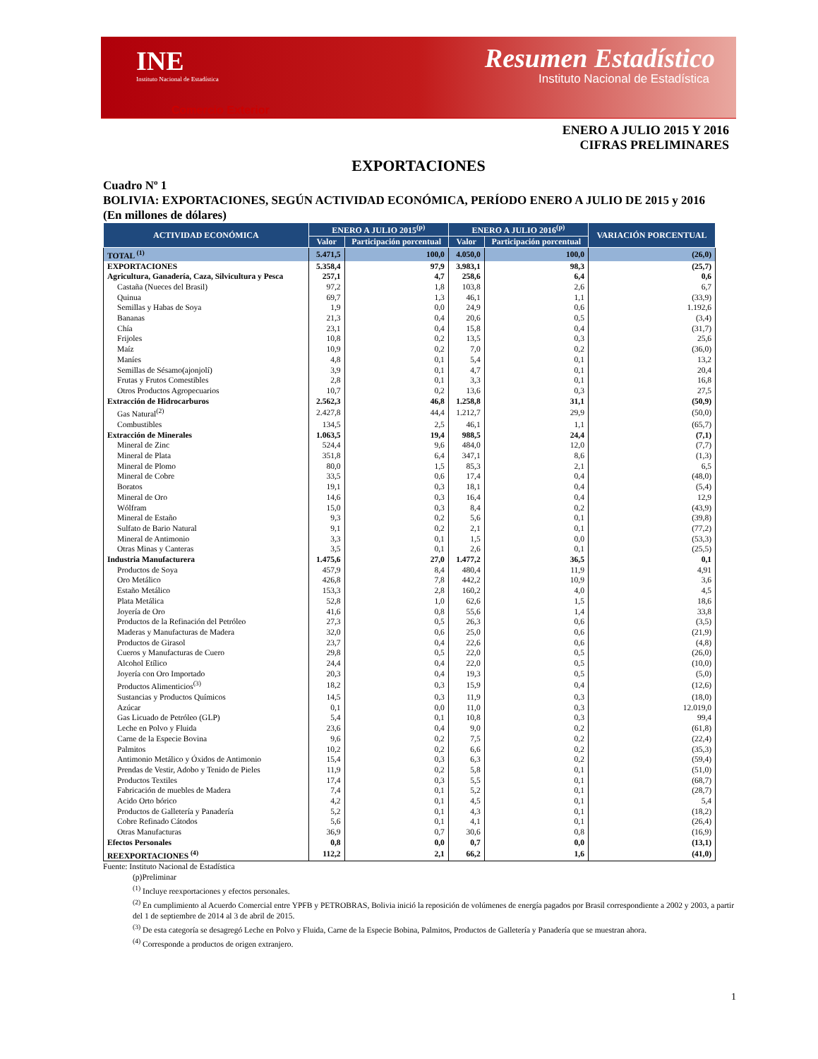INE
Instituto Nacional de Estadística
Resumen Estadístico
Instituto Nacional de Estadística
Comercio Exterior
ENERO A JULIO 2015 Y 2016
CIFRAS PRELIMINARES
EXPORTACIONES
Cuadro Nº 1
BOLIVIA: EXPORTACIONES, SEGÚN ACTIVIDAD ECONÓMICA, PERÍODO ENERO A JULIO DE 2015 y 2016
(En millones de dólares)
| ACTIVIDAD ECONÓMICA | ENERO A JULIO 2015<sup>(p)</sup> | | ENERO A JULIO 2016<sup>(p)</sup> | | VARIACIÓN PORCENTUAL |
| --- | --- | --- | --- | --- | --- |
| | Valor | Participación porcentual | Valor | Participación porcentual | |
| TOTAL <sup>(1)</sup> | 5.471,5 | 100,0 | 4.050,0 | 100,0 | (26,0) |
| EXPORTACIONES | 5.358,4 | 97,9 | 3.983,1 | 98,3 | (25,7) |
| Agricultura, Ganadería, Caza, Silvicultura y Pesca | 257,1 | 4,7 | 258,6 | 6,4 | 0,6 |
| Castaña (Nueces del Brasil) | 97,2 | 1,8 | 103,8 | 2,6 | 6,7 |
| Quinua | 69,7 | 1,3 | 46,1 | 1,1 | (33,9) |
| Semillas y Habas de Soya | 1,9 | 0,0 | 24,9 | 0,6 | 1.192,6 |
| Bananas | 21,3 | 0,4 | 20,6 | 0,5 | (3,4) |
| Chía | 23,1 | 0,4 | 15,8 | 0,4 | (31,7) |
| Frijoles | 10,8 | 0,2 | 13,5 | 0,3 | 25,6 |
| Maíz | 10,9 | 0,2 | 7,0 | 0,2 | (36,0) |
| Maníes | 4,8 | 0,1 | 5,4 | 0,1 | 13,2 |
| Semillas de Sésamo(ajonjolí) | 3,9 | 0,1 | 4,7 | 0,1 | 20,4 |
| Frutas y Frutos Comestibles | 2,8 | 0,1 | 3,3 | 0,1 | 16,8 |
| Otros Productos Agropecuarios | 10,7 | 0,2 | 13,6 | 0,3 | 27,5 |
| Extracción de Hidrocarburos | 2.562,3 | 46,8 | 1.258,8 | 31,1 | (50,9) |
| Gas Natural<sup>(2)</sup> | 2.427,8 | 44,4 | 1.212,7 | 29,9 | (50,0) |
| Combustibles | 134,5 | 2,5 | 46,1 | 1,1 | (65,7) |
| Extracción de Minerales | 1.063,5 | 19,4 | 988,5 | 24,4 | (7,1) |
| Mineral de Zinc | 524,4 | 9,6 | 484,0 | 12,0 | (7,7) |
| Mineral de Plata | 351,8 | 6,4 | 347,1 | 8,6 | (1,3) |
| Mineral de Plomo | 80,0 | 1,5 | 85,3 | 2,1 | 6,5 |
| Mineral de Cobre | 33,5 | 0,6 | 17,4 | 0,4 | (48,0) |
| Boratos | 19,1 | 0,3 | 18,1 | 0,4 | (5,4) |
| Mineral de Oro | 14,6 | 0,3 | 16,4 | 0,4 | 12,9 |
| Wólfram | 15,0 | 0,3 | 8,4 | 0,2 | (43,9) |
| Mineral de Estaño | 9,3 | 0,2 | 5,6 | 0,1 | (39,8) |
| Sulfato de Bario Natural | 9,1 | 0,2 | 2,1 | 0,1 | (77,2) |
| Mineral de Antimonio | 3,3 | 0,1 | 1,5 | 0,0 | (53,3) |
| Otras Minas y Canteras | 3,5 | 0,1 | 2,6 | 0,1 | (25,5) |
| Industria Manufacturera | 1.475,6 | 27,0 | 1.477,2 | 36,5 | 0,1 |
| Productos de Soya | 457,9 | 8,4 | 480,4 | 11,9 | 4,91 |
| Oro Metálico | 426,8 | 7,8 | 442,2 | 10,9 | 3,6 |
| Estaño Metálico | 153,3 | 2,8 | 160,2 | 4,0 | 4,5 |
| Plata Metálica | 52,8 | 1,0 | 62,6 | 1,5 | 18,6 |
| Joyería de Oro | 41,6 | 0,8 | 55,6 | 1,4 | 33,8 |
| Productos de la Refinación del Petróleo | 27,3 | 0,5 | 26,3 | 0,6 | (3,5) |
| Maderas y Manufacturas de Madera | 32,0 | 0,6 | 25,0 | 0,6 | (21,9) |
| Productos de Girasol | 23,7 | 0,4 | 22,6 | 0,6 | (4,8) |
| Cueros y Manufacturas de Cuero | 29,8 | 0,5 | 22,0 | 0,5 | (26,0) |
| Alcohol Etílico | 24,4 | 0,4 | 22,0 | 0,5 | (10,0) |
| Joyería con Oro Importado | 20,3 | 0,4 | 19,3 | 0,5 | (5,0) |
| Productos Alimenticios<sup>(3)</sup> | 18,2 | 0,3 | 15,9 | 0,4 | (12,6) |
| Sustancias y Productos Químicos | 14,5 | 0,3 | 11,9 | 0,3 | (18,0) |
| Azúcar | 0,1 | 0,0 | 11,0 | 0,3 | 12.019,0 |
| Gas Licuado de Petróleo (GLP) | 5,4 | 0,1 | 10,8 | 0,3 | 99,4 |
| Leche en Polvo y Fluida | 23,6 | 0,4 | 9,0 | 0,2 | (61,8) |
| Carne de la Especie Bovina | 9,6 | 0,2 | 7,5 | 0,2 | (22,4) |
| Palmitos | 10,2 | 0,2 | 6,6 | 0,2 | (35,3) |
| Antimonio Metálico y Óxidos de Antimonio | 15,4 | 0,3 | 6,3 | 0,2 | (59,4) |
| Prendas de Vestir, Adobo y Tenido de Pieles | 11,9 | 0,2 | 5,8 | 0,1 | (51,0) |
| Productos Textiles | 17,4 | 0,3 | 5,5 | 0,1 | (68,7) |
| Fabricación de muebles de Madera | 7,4 | 0,1 | 5,2 | 0,1 | (28,7) |
| Acido Orto bórico | 4,2 | 0,1 | 4,5 | 0,1 | 5,4 |
| Productos de Galletería y Panadería | 5,2 | 0,1 | 4,3 | 0,1 | (18,2) |
| Cobre Refinado Cátodos | 5,6 | 0,1 | 4,1 | 0,1 | (26,4) |
| Otras Manufacturas | 36,9 | 0,7 | 30,6 | 0,8 | (16,9) |
| Efectos Personales | 0,8 | 0,0 | 0,7 | 0,0 | (13,1) |
| REEXPORTACIONES <sup>(4)</sup> | 112,2 | 2,1 | 66,2 | 1,6 | (41,0) |
Fuente: Instituto Nacional de Estadística
(p)Preliminar
<sup>(1)</sup> Incluye reexportaciones y efectos personales.
<sup>(2)</sup> En cumplimiento al Acuerdo Comercial entre YPFB y PETROBRAS, Bolivia inició la reposición de volúmenes de energía pagados por Brasil correspondiente a 2002 y 2003, a partir del 1 de septiembre de 2014 al 3 de abril de 2015.
<sup>(3)</sup> De esta categoría se desagregó Leche en Polvo y Fluida, Carne de la Especie Bobina, Palmitos, Productos de Galletería y Panadería que se muestran ahora.
<sup>(4)</sup> Corresponde a productos de origen extranjero.
1